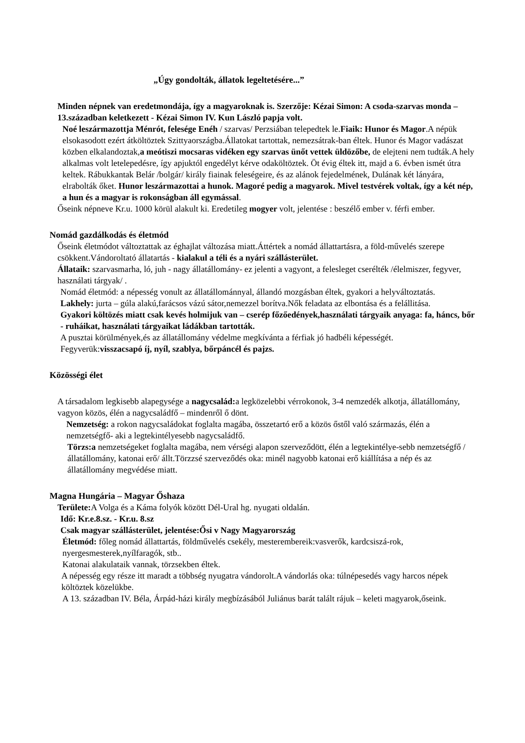„Úgy gondolták, állatok legeltetésére...”
Minden népnek van eredetmondája, így a magyaroknak is. Szerzője: Kézai Simon: A csoda-szarvas monda – 13.században keletkezett - Kézai Simon IV. Kun László papja volt.
Noé leszármazottja Ménrót, felesége Enéh / szarvas/ Perzsiában telepedtek le.Fiaik: Hunor és Magor.A népük elsokasodott ezért átköltöztek Szittyaországba.Állatokat tartottak, nemezsátrak-ban éltek. Hunor és Magor vadászat közben elkalandoztak,a meótiszi mocsaras vidéken egy szarvas ünőt vettek üldözőbe, de elejteni nem tudták.A hely alkalmas volt letelepedésre, így apjuktól engedélyt kérve odaköltöztek. Öt évig éltek itt, majd a 6. évben ismét útra keltek. Rábukkantak Belár /bolgár/ király fiainak feleségeire, és az alánok fejedelmének, Dulának két lányára, elrabolták őket. Hunor leszármazottai a hunok. Magoré pedig a magyarok. Mivel testvérek voltak, így a két nép, a hun és a magyar is rokonságban áll egymással.
Őseink népneve Kr.u. 1000 körül alakult ki. Eredetileg mogyer volt, jelentése : beszélő ember v. férfi ember.
Nomád gazdálkodás és életmód
Őseink életmódot változtattak az éghajlat változása miatt.Áttértek a nomád állattartásra, a föld-művelés szerepe csökkent.Vándoroltató állatartás - kialakul a téli és a nyári szállásterület.
Állataik: szarvasmarha, ló, juh - nagy állatállomány- ez jelenti a vagyont, a felesleget cserélték /élelmiszer, fegyver, használati tárgyak/ .
Nomád életmód: a népesség vonult az állatállománnyal, állandó mozgásban éltek, gyakori a helyváltoztatás.
Lakhely: jurta – gúla alakú,farácsos vázú sátor,nemezzel borítva.Nők feladata az elbontása és a felállitása.
Gyakori költözés miatt csak kevés holmijuk van – cserép főzőedények,használati tárgyaik anyaga: fa, háncs, bőr - ruháikat, használati tárgyaikat ládákban tartották.
A pusztai körülmények,és az állatállomány védelme megkívánta a férfiak jó hadbéli képességét. Fegyverük:visszacsapó íj, nyíl, szablya, bőrpáncél és pajzs.
Közösségi élet
A társadalom legkisebb alapegysége a nagycsalád: a legközelebbi vérrokonok, 3-4 nemzedék alkotja, állatállomány, vagyon közös, élén a nagycsaládfő – mindenről ő dönt.
Nemzetség: a rokon nagycsaládokat foglalta magába, összetartó erő a közös őstől való származás, élén a nemzetségfő- aki a legtekintélyesebb nagycsaládfő.
Törzs:a nemzetségeket foglalta magába, nem vérségi alapon szerveződött, élén a legtekintélye-sebb nemzetségfő / állatállomány, katonai erő/ állt.Törzzsé szerveződés oka: minél nagyobb katonai erő kiállítása a nép és az állatállomány megvédése miatt.
Magna Hungária – Magyar Őshaza
Területe: A Volga és a Káma folyók között Dél-Ural hg. nyugati oldalán.
Idő: Kr.e.8.sz. - Kr.u. 8.sz
Csak magyar szállásterület, jelentése:Ősi v Nagy Magyarország
Életmód: főleg nomád állattartás, földművelés csekély, mesterembereik:vasverők, kardcsiszá-rok, nyergesmesterek,nyílfaragók, stb..
Katonai alakulataik vannak, törzsekben éltek.
A népesség egy része itt maradt a többség nyugatra vándorolt.A vándorlás oka: túlnépesedés vagy harcos népek költöztek közelükbe.
A 13. században IV. Béla, Árpád-házi király megbízásából Juliánus barát talált rájuk – keleti magyarok,őseink.